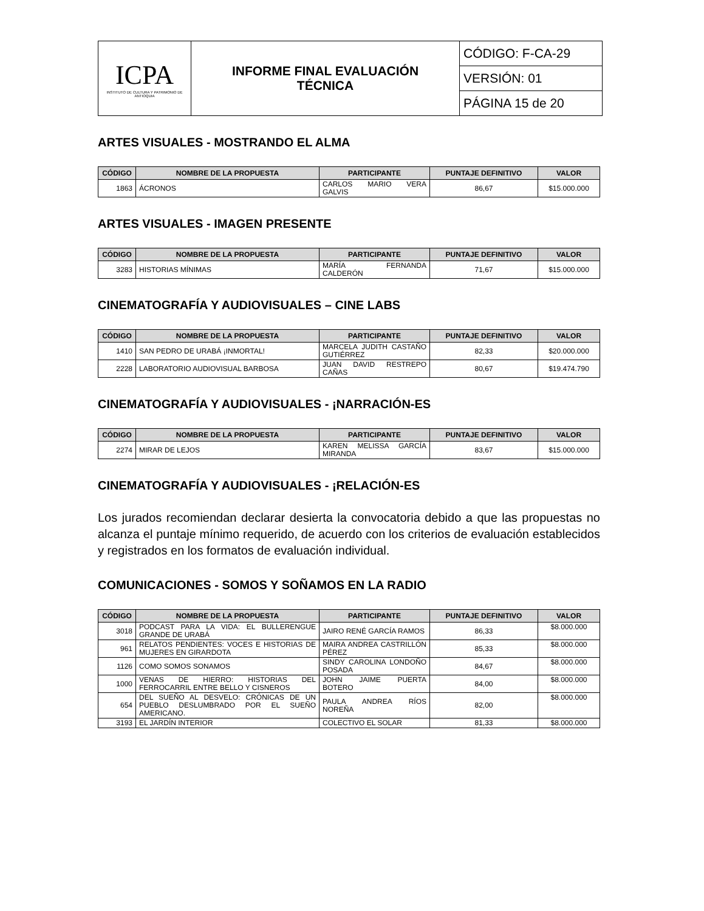| ICPA INSTITUTO DE CULTURA Y PATRIMONIO DE ANTIOQUIA | INFORME FINAL EVALUACIÓN TÉCNICA | CÓDIGO: F-CA-29 |
| | | VERSIÓN: 01 |
| | | PÁGINA 15 de 20 |
ARTES VISUALES - MOSTRANDO EL ALMA
| CÓDIGO | NOMBRE DE LA PROPUESTA | PARTICIPANTE | PUNTAJE DEFINITIVO | VALOR |
| --- | --- | --- | --- | --- |
| 1863 | ÁCRONOS | CARLOS MARIO VERA GALVIS | 86,67 | $15.000.000 |
ARTES VISUALES - IMAGEN PRESENTE
| CÓDIGO | NOMBRE DE LA PROPUESTA | PARTICIPANTE | PUNTAJE DEFINITIVO | VALOR |
| --- | --- | --- | --- | --- |
| 3283 | HISTORIAS MÍNIMAS | MARÍA FERNANDA CALDERÓN | 71,67 | $15.000.000 |
CINEMATOGRAFÍA Y AUDIOVISUALES – CINE LABS
| CÓDIGO | NOMBRE DE LA PROPUESTA | PARTICIPANTE | PUNTAJE DEFINITIVO | VALOR |
| --- | --- | --- | --- | --- |
| 1410 | SAN PEDRO DE URABÁ ¡INMORTAL! | MARCELA JUDITH CASTAÑO GUTIÉRREZ | 82,33 | $20.000.000 |
| 2228 | LABORATORIO AUDIOVISUAL BARBOSA | JUAN DAVID RESTREPO CAÑAS | 80,67 | $19.474.790 |
CINEMATOGRAFÍA Y AUDIOVISUALES - ¡NARRACIÓN-ES
| CÓDIGO | NOMBRE DE LA PROPUESTA | PARTICIPANTE | PUNTAJE DEFINITIVO | VALOR |
| --- | --- | --- | --- | --- |
| 2274 | MIRAR DE LEJOS | KAREN MELISSA GARCÍA MIRANDA | 83,67 | $15.000.000 |
CINEMATOGRAFÍA Y AUDIOVISUALES - ¡RELACIÓN-ES
Los jurados recomiendan declarar desierta la convocatoria debido a que las propuestas no alcanza el puntaje mínimo requerido, de acuerdo con los criterios de evaluación establecidos y registrados en los formatos de evaluación individual.
COMUNICACIONES - SOMOS Y SOÑAMOS EN LA RADIO
| CÓDIGO | NOMBRE DE LA PROPUESTA | PARTICIPANTE | PUNTAJE DEFINITIVO | VALOR |
| --- | --- | --- | --- | --- |
| 3018 | PODCAST PARA LA VIDA: EL BULLERENGUE GRANDE DE URABÁ | JAIRO RENÉ GARCÍA RAMOS | 86,33 | $8.000.000 |
| 961 | RELATOS PENDIENTES: VOCES E HISTORIAS DE MUJERES EN GIRARDOTA | MAIRA ANDREA CASTRILLÓN PÉREZ | 85,33 | $8.000.000 |
| 1126 | COMO SOMOS SONAMOS | SINDY CAROLINA LONDOÑO POSADA | 84,67 | $8.000.000 |
| 1000 | VENAS DE HIERRO: HISTORIAS DEL FERROCARRIL ENTRE BELLO Y CISNEROS | JOHN JAIME PUERTA BOTERO | 84,00 | $8.000.000 |
| 654 | DEL SUEÑO AL DESVELO: CRÓNICAS DE UN PUEBLO DESLUMBRADO POR EL SUEÑO AMERICANO. | PAULA ANDREA RÍOS NOREÑA | 82,00 | $8.000.000 |
| 3193 | EL JARDÍN INTERIOR | COLECTIVO EL SOLAR | 81,33 | $8.000.000 |